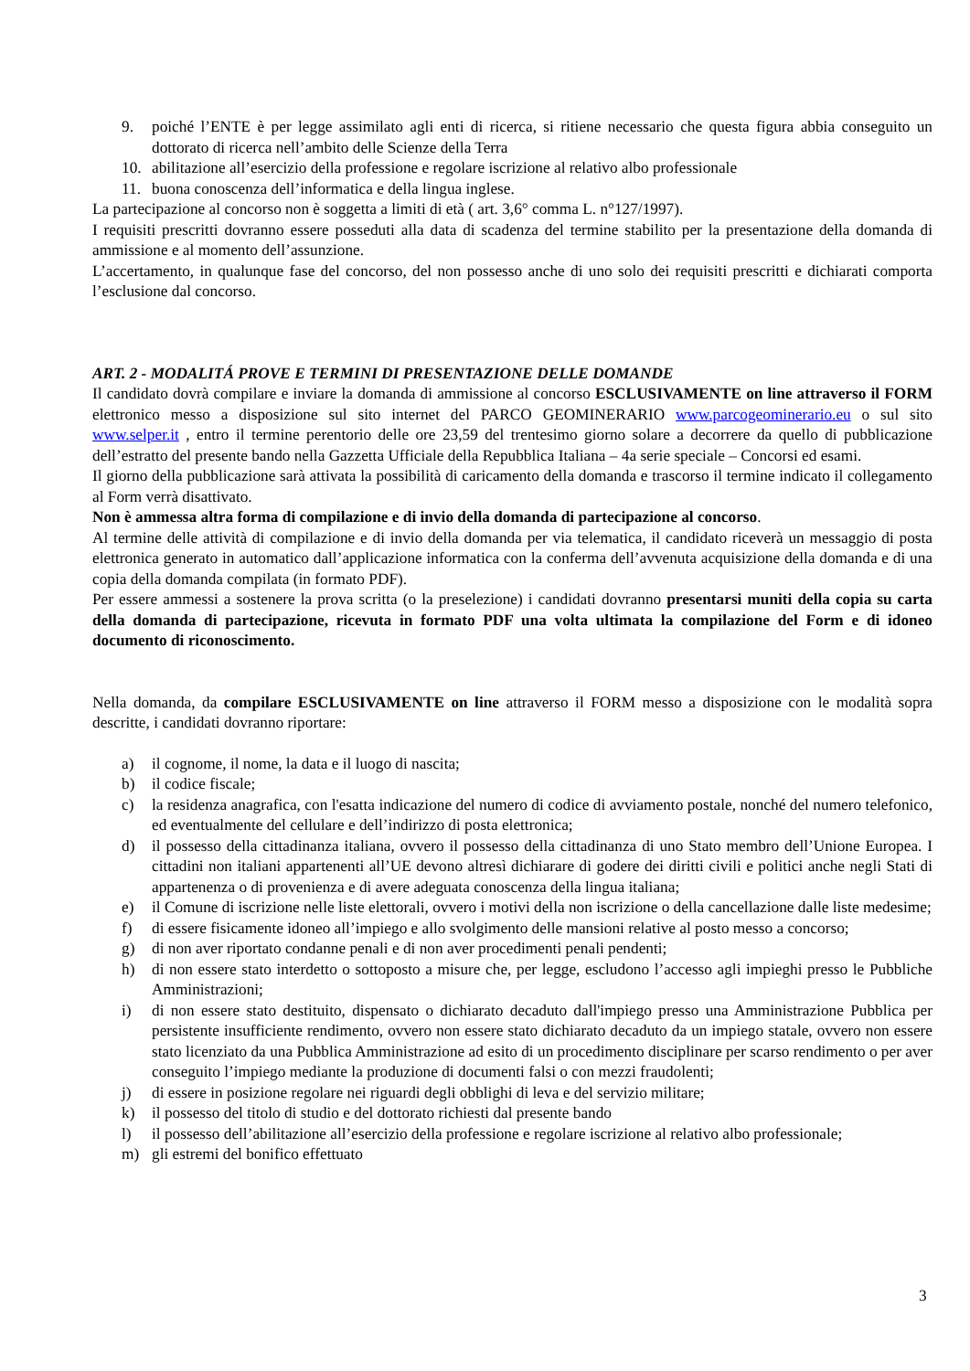9. poiché l’ENTE è per legge assimilato agli enti di ricerca, si ritiene necessario che questa figura abbia conseguito un dottorato di ricerca nell’ambito delle Scienze della Terra
10. abilitazione all’esercizio della professione e regolare iscrizione al relativo albo professionale
11. buona conoscenza dell’informatica e della lingua inglese.
La partecipazione al concorso non è soggetta a limiti di età ( art. 3,6° comma L. n°127/1997).
I requisiti prescritti dovranno essere posseduti alla data di scadenza del termine stabilito per la presentazione della domanda di ammissione e al momento dell’assunzione.
L’accertamento, in qualunque fase del concorso, del non possesso anche di uno solo dei requisiti prescritti e dichiarati comporta l’esclusione dal concorso.
ART. 2 - MODALITÁ PROVE E TERMINI DI PRESENTAZIONE DELLE DOMANDE
Il candidato dovrà compilare e inviare la domanda di ammissione al concorso ESCLUSIVAMENTE on line attraverso il FORM elettronico messo a disposizione sul sito internet del PARCO GEOMINERARIO www.parcogeominerario.eu o sul sito www.selper.it , entro il termine perentorio delle ore 23,59 del trentesimo giorno solare a decorrere da quello di pubblicazione dell’estratto del presente bando nella Gazzetta Ufficiale della Repubblica Italiana – 4a serie speciale – Concorsi ed esami.
Il giorno della pubblicazione sarà attivata la possibilità di caricamento della domanda e trascorso il termine indicato il collegamento al Form verrà disattivato.
Non è ammessa altra forma di compilazione e di invio della domanda di partecipazione al concorso.
Al termine delle attività di compilazione e di invio della domanda per via telematica, il candidato riceverà un messaggio di posta elettronica generato in automatico dall’applicazione informatica con la conferma dell’avvenuta acquisizione della domanda e di una copia della domanda compilata (in formato PDF).
Per essere ammessi a sostenere la prova scritta (o la preselezione) i candidati dovranno presentarsi muniti della copia su carta della domanda di partecipazione, ricevuta in formato PDF una volta ultimata la compilazione del Form e di idoneo documento di riconoscimento.
Nella domanda, da compilare ESCLUSIVAMENTE on line attraverso il FORM messo a disposizione con le modalità sopra descritte, i candidati dovranno riportare:
a) il cognome, il nome, la data e il luogo di nascita;
b) il codice fiscale;
c) la residenza anagrafica, con l'esatta indicazione del numero di codice di avviamento postale, nonché del numero telefonico, ed eventualmente del cellulare e dell’indirizzo di posta elettronica;
d) il possesso della cittadinanza italiana, ovvero il possesso della cittadinanza di uno Stato membro dell’Unione Europea. I cittadini non italiani appartenenti all’UE devono altresì dichiarare di godere dei diritti civili e politici anche negli Stati di appartenenza o di provenienza e di avere adeguata conoscenza della lingua italiana;
e) il Comune di iscrizione nelle liste elettorali, ovvero i motivi della non iscrizione o della cancellazione dalle liste medesime;
f) di essere fisicamente idoneo all’impiego e allo svolgimento delle mansioni relative al posto messo a concorso;
g) di non aver riportato condanne penali e di non aver procedimenti penali pendenti;
h) di non essere stato interdetto o sottoposto a misure che, per legge, escludono l’accesso agli impieghi presso le Pubbliche Amministrazioni;
i) di non essere stato destituito, dispensato o dichiarato decaduto dall'impiego presso una Amministrazione Pubblica per persistente insufficiente rendimento, ovvero non essere stato dichiarato decaduto da un impiego statale, ovvero non essere stato licenziato da una Pubblica Amministrazione ad esito di un procedimento disciplinare per scarso rendimento o per aver conseguito l’impiego mediante la produzione di documenti falsi o con mezzi fraudolenti;
j) di essere in posizione regolare nei riguardi degli obblighi di leva e del servizio militare;
k) il possesso del titolo di studio e del dottorato richiesti dal presente bando
l) il possesso dell’abilitazione all’esercizio della professione e regolare iscrizione al relativo albo professionale;
m) gli estremi del bonifico effettuato
3